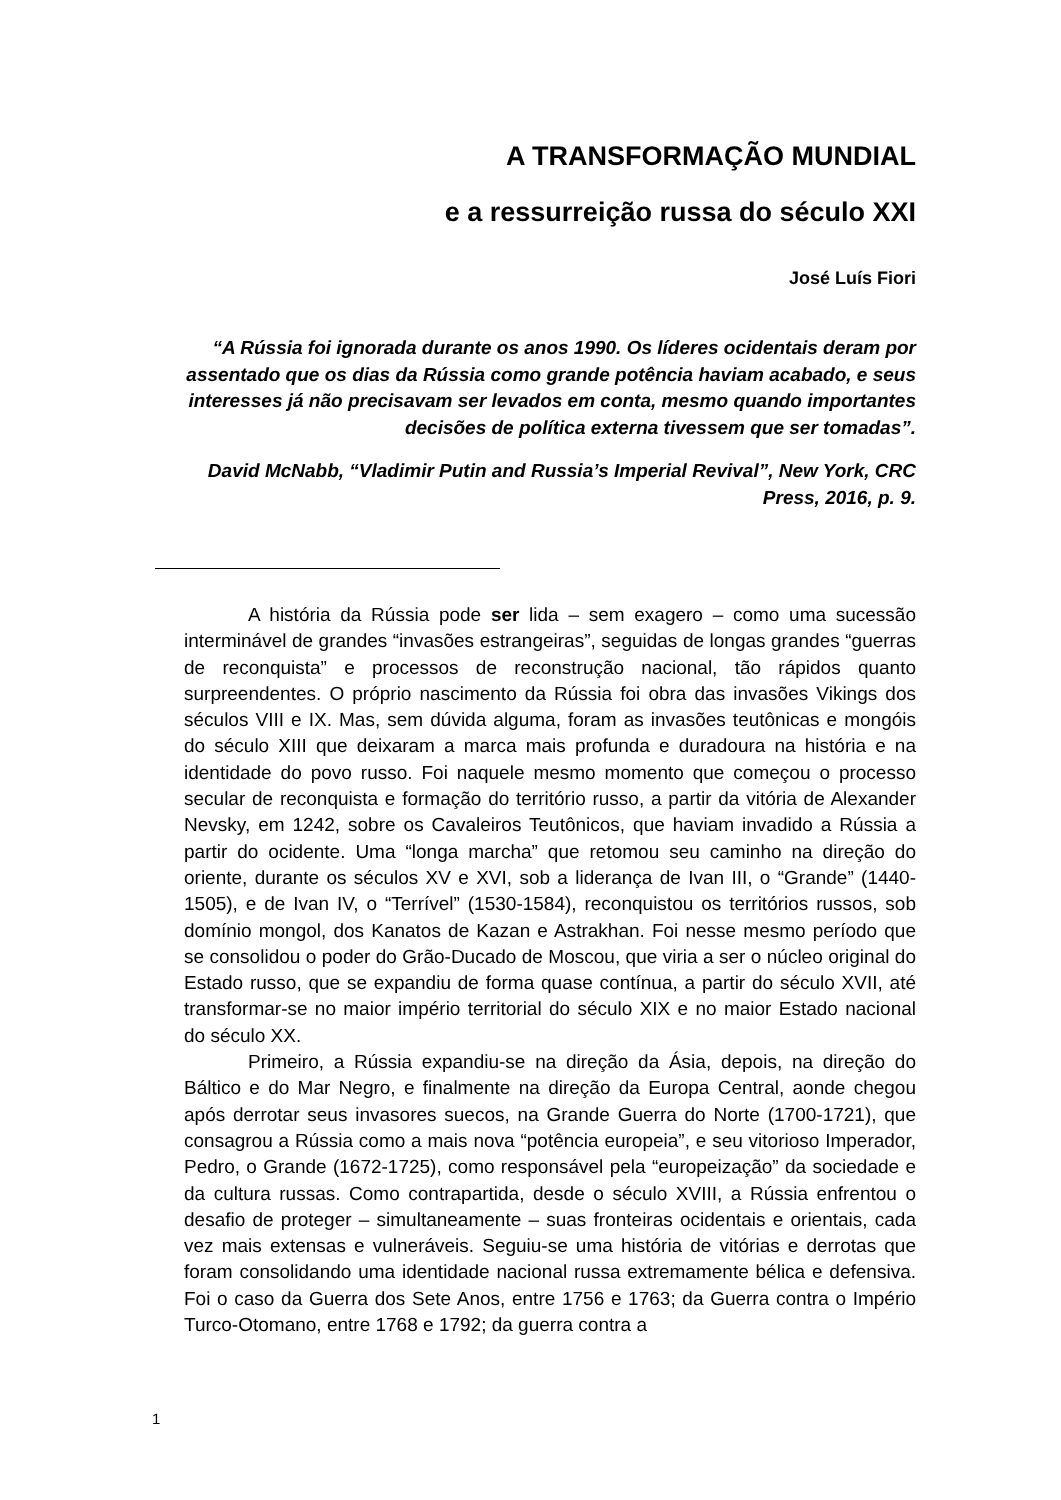A TRANSFORMAÇÃO MUNDIAL
e a ressurreição russa do século XXI
José Luís Fiori
“A Rússia foi ignorada durante os anos 1990. Os líderes ocidentais deram por assentado que os dias da Rússia como grande potência haviam acabado, e seus interesses já não precisavam ser levados em conta, mesmo quando importantes decisões de política externa tivessem que ser tomadas”.
David McNabb, “Vladimir Putin and Russia’s Imperial Revival”, New York, CRC Press, 2016, p. 9.
A história da Rússia pode ser lida – sem exagero – como uma sucessão interminável de grandes “invasões estrangeiras”, seguidas de longas grandes “guerras de reconquista” e processos de reconstrução nacional, tão rápidos quanto surpreendentes. O próprio nascimento da Rússia foi obra das invasões Vikings dos séculos VIII e IX. Mas, sem dúvida alguma, foram as invasões teutônicas e mongóis do século XIII que deixaram a marca mais profunda e duradoura na história e na identidade do povo russo. Foi naquele mesmo momento que começou o processo secular de reconquista e formação do território russo, a partir da vitória de Alexander Nevsky, em 1242, sobre os Cavaleiros Teutônicos, que haviam invadido a Rússia a partir do ocidente. Uma “longa marcha” que retomou seu caminho na direção do oriente, durante os séculos XV e XVI, sob a liderança de Ivan III, o “Grande” (1440-1505), e de Ivan IV, o “Terrível” (1530-1584), reconquistou os territórios russos, sob domínio mongol, dos Kanatos de Kazan e Astrakhan. Foi nesse mesmo período que se consolidou o poder do Grão-Ducado de Moscou, que viria a ser o núcleo original do Estado russo, que se expandiu de forma quase contínua, a partir do século XVII, até transformar-se no maior império territorial do século XIX e no maior Estado nacional do século XX.
Primeiro, a Rússia expandiu-se na direção da Ásia, depois, na direção do Báltico e do Mar Negro, e finalmente na direção da Europa Central, aonde chegou após derrotar seus invasores suecos, na Grande Guerra do Norte (1700-1721), que consagrou a Rússia como a mais nova “potência europeia”, e seu vitorioso Imperador, Pedro, o Grande (1672-1725), como responsável pela “europeização” da sociedade e da cultura russas. Como contrapartida, desde o século XVIII, a Rússia enfrentou o desafio de proteger – simultaneamente – suas fronteiras ocidentais e orientais, cada vez mais extensas e vulneráveis. Seguiu-se uma história de vitórias e derrotas que foram consolidando uma identidade nacional russa extremamente bélica e defensiva. Foi o caso da Guerra dos Sete Anos, entre 1756 e 1763; da Guerra contra o Império Turco-Otomano, entre 1768 e 1792; da guerra contra a
1